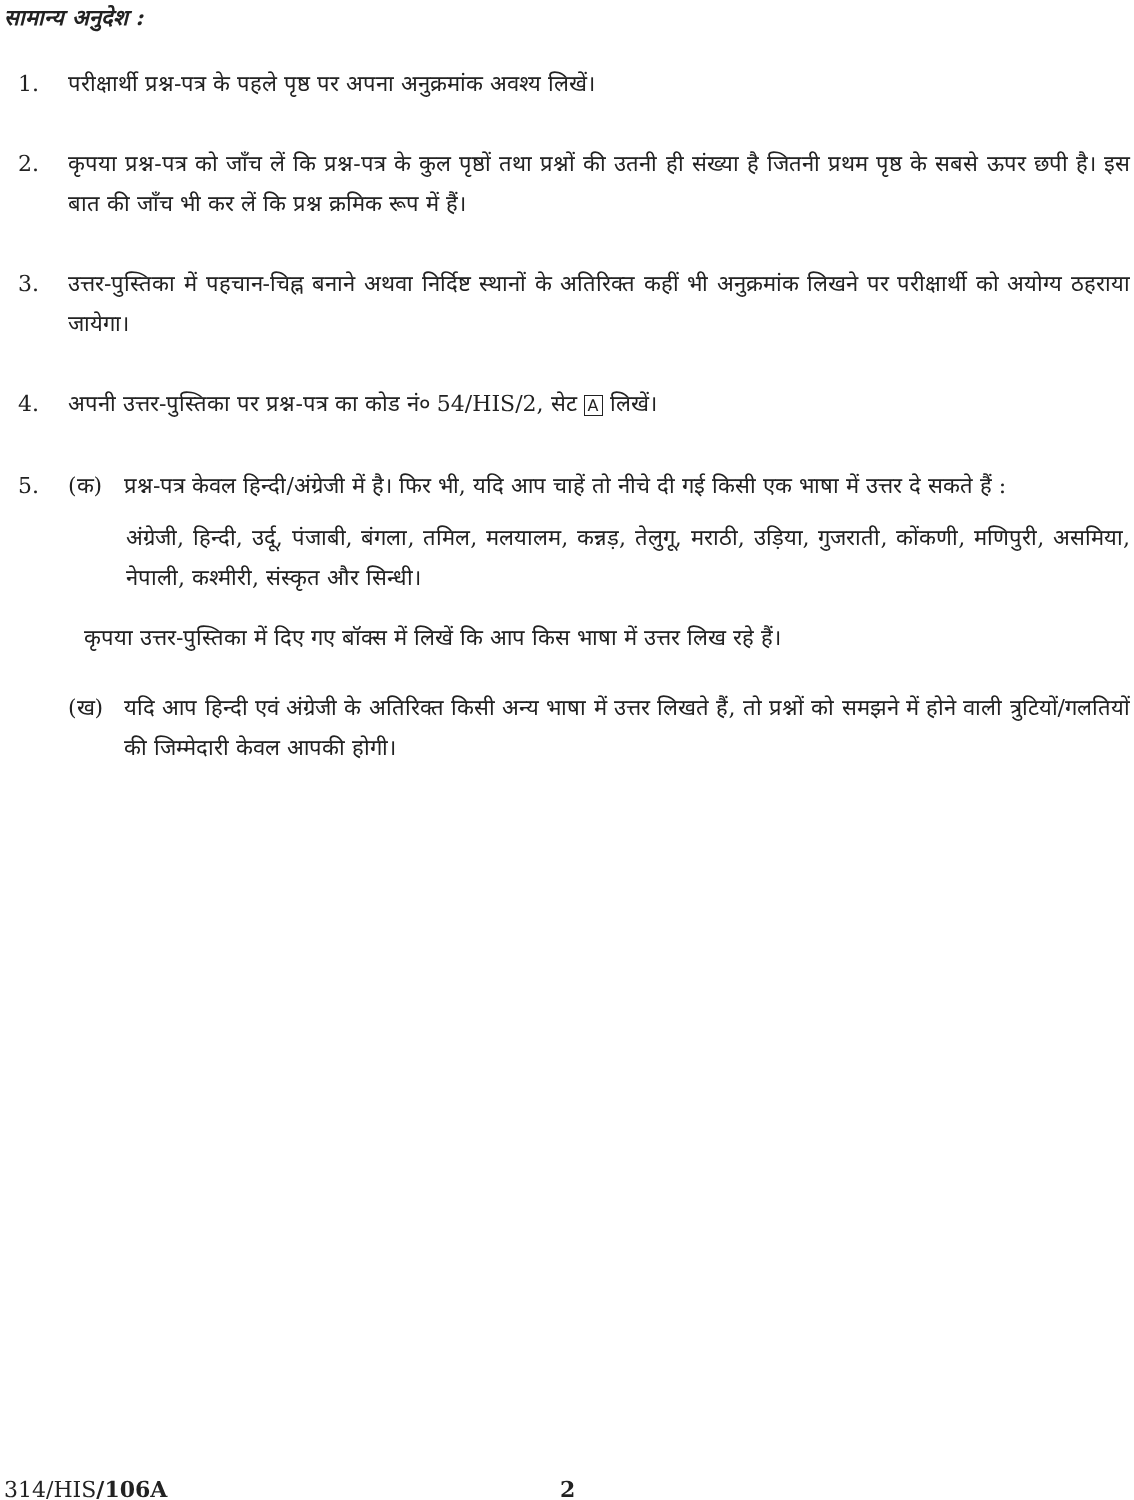सामान्य अनुदेश :
1. परीक्षार्थी प्रश्न-पत्र के पहले पृष्ठ पर अपना अनुक्रमांक अवश्य लिखें।
2. कृपया प्रश्न-पत्र को जाँच लें कि प्रश्न-पत्र के कुल पृष्ठों तथा प्रश्नों की उतनी ही संख्या है जितनी प्रथम पृष्ठ के सबसे ऊपर छपी है। इस बात की जाँच भी कर लें कि प्रश्न क्रमिक रूप में हैं।
3. उत्तर-पुस्तिका में पहचान-चिह्न बनाने अथवा निर्दिष्ट स्थानों के अतिरिक्त कहीं भी अनुक्रमांक लिखने पर परीक्षार्थी को अयोग्य ठहराया जायेगा।
4. अपनी उत्तर-पुस्तिका पर प्रश्न-पत्र का कोड नं० 54/HIS/2, सेट A लिखें।
5. (क) प्रश्न-पत्र केवल हिन्दी/अंग्रेजी में है। फिर भी, यदि आप चाहें तो नीचे दी गई किसी एक भाषा में उत्तर दे सकते हैं :
अंग्रेजी, हिन्दी, उर्दू, पंजाबी, बंगला, तमिल, मलयालम, कन्नड़, तेलुगू, मराठी, उड़िया, गुजराती, कोंकणी, मणिपुरी, असमिया, नेपाली, कश्मीरी, संस्कृत और सिन्धी।
कृपया उत्तर-पुस्तिका में दिए गए बॉक्स में लिखें कि आप किस भाषा में उत्तर लिख रहे हैं।
(ख) यदि आप हिन्दी एवं अंग्रेजी के अतिरिक्त किसी अन्य भाषा में उत्तर लिखते हैं, तो प्रश्नों को समझने में होने वाली त्रुटियों/गलतियों की जिम्मेदारी केवल आपकी होगी।
314/HIS/106A 2